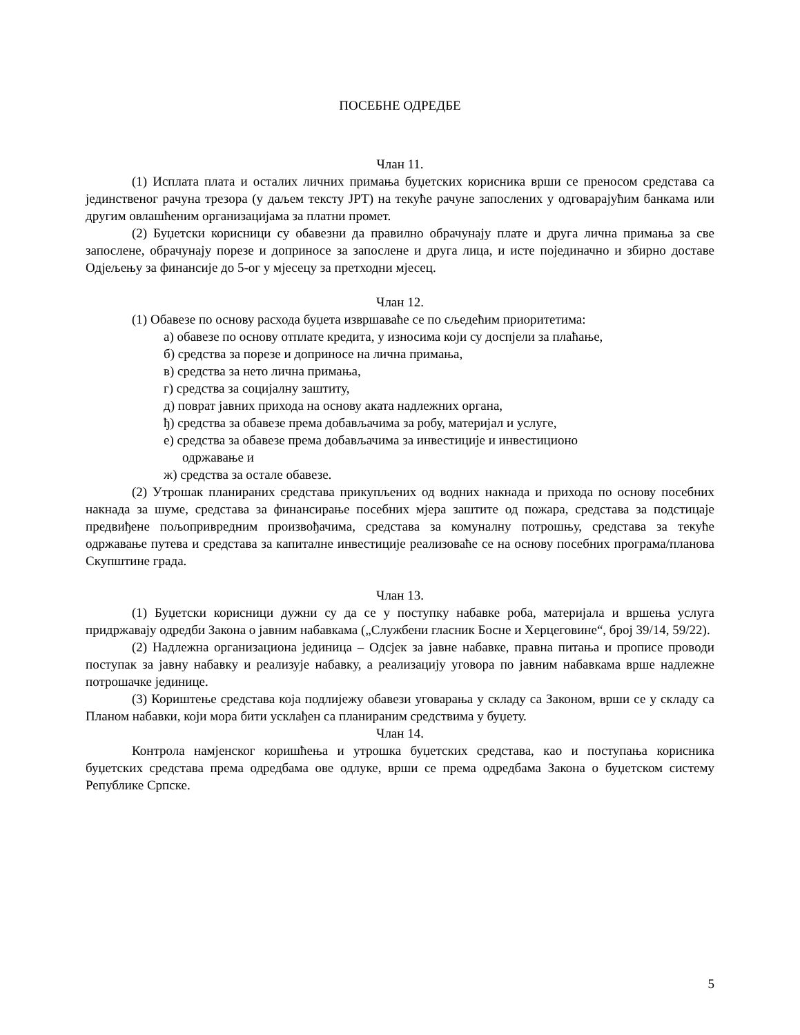ПОСЕБНЕ ОДРЕДБЕ
Члан 11.
(1) Исплата плата и осталих личних примања буџетских корисника врши се преносом средстава са јединственог рачуна трезора (у даљем тексту ЈРТ) на текуће рачуне запослених у одговарајућим банкама или другим овлашћеним организацијама за платни промет.
(2) Буџетски корисници су обавезни да правилно обрачунају плате и друга лична примања за све запослене, обрачунају порезе и доприносе за запослене и друга лица, и исте појединачно и збирно доставе Одјељењу за финансије до 5-ог у мјесецу за претходни мјесец.
Члан 12.
(1) Обавезе по основу расхода буџета извршаваће се по сљедећим приоритетима:
а) обавезе по основу отплате кредита, у износима који су доспјели за плаћање,
б) средства за порезе и доприносе на лична примања,
в) средства за нето лична примања,
г) средства за социјалну заштиту,
д) поврат јавних прихода на основу аката надлежних органа,
ђ) средства за обавезе према добављачима за робу, материјал и услуге,
е) средства за обавезе према добављачима за инвестиције и инвестиционо
одржавање и
ж) средства за остале обавезе.
(2) Утрошак планираних средстава прикупљених од водних накнада и прихода по основу посебних накнада за шуме, средстава за финансирање посебних мјера заштите од пожара, средстава за подстицаје предвиђене пољопривредним произвођачима, средстава за комуналну потрошњу, средстава за текуће одржавање путева и средстава за капиталне инвестиције реализоваће се на основу посебних програма/планова Скупштине града.
Члан 13.
(1) Буџетски корисници дужни су да се у поступку набавке роба, материјала и вршења услуга придржавају одредби Закона о јавним набавкама („Службени гласник Босне и Херцеговине“, број 39/14, 59/22).
(2) Надлежна организациона јединица – Одсјек за јавне набавке, правна питања и прописе проводи поступак за јавну набавку и реализује набавку, а реализацију уговора по јавним набавкама врше надлежне потрошачке јединице.
(3) Кориштење средстава која подлијежу обавези уговарања у складу са Законом, врши се у складу са Планом набавки, који мора бити усклађен са планираним средствима у буџету.
Члан 14.
Контрола намјенског коришћења и утрошка буџетских средстава, као и поступања корисника буџетских средстава према одредбама ове одлуке, врши се према одредбама Закона о буџетском систему Републике Српске.
5